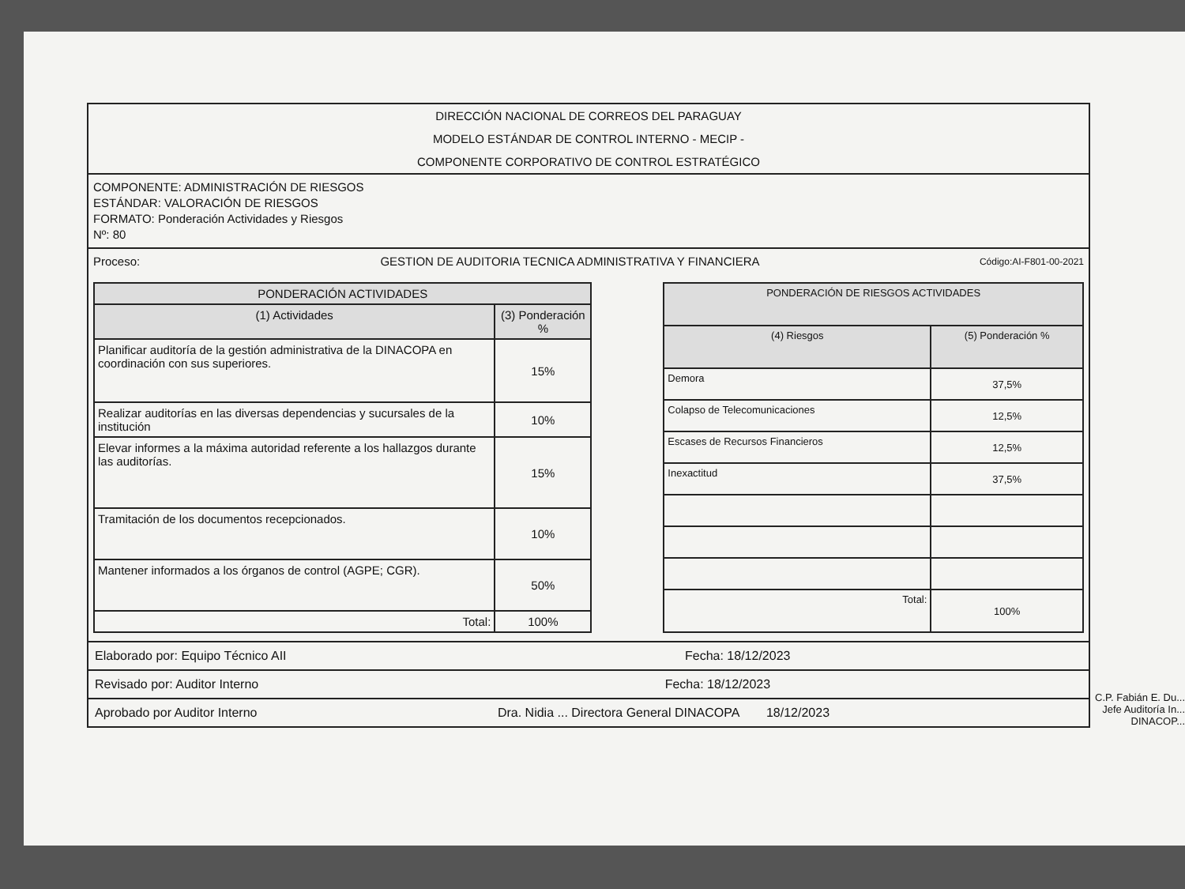DIRECCIÓN NACIONAL DE CORREOS DEL PARAGUAY
MODELO ESTÁNDAR DE CONTROL INTERNO - MECIP -
COMPONENTE CORPORATIVO DE CONTROL ESTRATÉGICO
COMPONENTE: ADMINISTRACIÓN DE RIESGOS
ESTÁNDAR: VALORACIÓN DE RIESGOS
FORMATO: Ponderación Actividades y Riesgos
Nº: 80
Proceso: GESTION DE AUDITORIA TECNICA ADMINISTRATIVA Y FINANCIERA Código:AI-F801-00-2021
| PONDERACIÓN ACTIVIDADES | |
| --- | --- |
| (1) Actividades | (3) Ponderación % |
| Planificar auditoría de la gestión administrativa de la DINACOPA en coordinación con sus superiores. | 15% |
| Realizar auditorías en las diversas dependencias y sucursales de la institución | 10% |
| Elevar informes a la máxima autoridad referente a los hallazgos durante las auditorías. | 15% |
| Tramitación de los documentos recepcionados. | 10% |
| Mantener informados a los órganos de control (AGPE; CGR). | 50% |
| Total: | 100% |
| PONDERACIÓN DE RIESGOS ACTIVIDADES | |
| --- | --- |
| (4) Riesgos | (5) Ponderación % |
| Demora | 37,5% |
| Colapso de Telecomunicaciones | 12,5% |
| Escases de Recursos Financieros | 12,5% |
| Inexactitud | 37,5% |
| Total: | 100% |
Elaborado por: Equipo Técnico AII Fecha: 18/12/2023
Revisado por: Auditor Interno Fecha: 18/12/2023
Aprobado por Auditor Interno Dra. Nidia ... Directora General DINACOPA 18/12/2023
C.P. Fabián E. Du...
Jefe Auditoría In...
DINACOP...